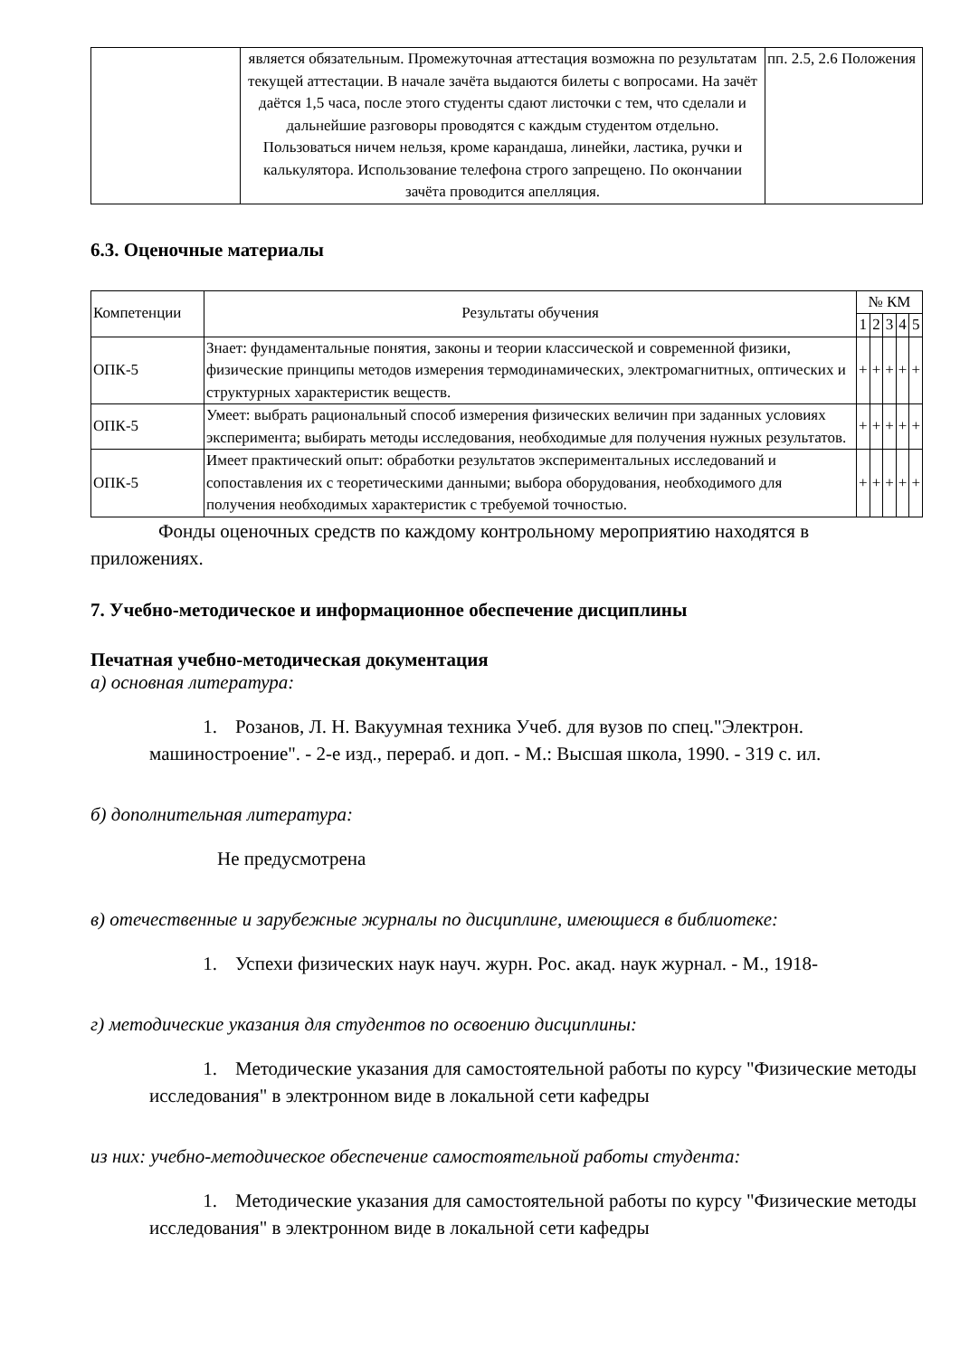| | является обязательным. Промежуточная аттестация возможна по результатам текущей аттестации. В начале зачёта выдаются билеты с вопросами. На зачёт даётся 1,5 часа, после этого студенты сдают листочки с тем, что сделали и дальнейшие разговоры проводятся с каждым студентом отдельно. Пользоваться ничем нельзя, кроме карандаша, линейки, ластика, ручки и калькулятора. Использование телефона строго запрещено. По окончании зачёта проводится апелляция. | пп. 2.5, 2.6 Положения |
6.3. Оценочные материалы
| Компетенции | Результаты обучения | № КМ | | | | |
| --- | --- | --- | --- | --- | --- | --- |
| | | 1 | 2 | 3 | 4 | 5 |
| ОПК-5 | Знает: фундаментальные понятия, законы и теории классической и современной физики, физические принципы методов измерения термодинамических, электромагнитных, оптических и структурных характеристик веществ. | + | + | + | + | + |
| ОПК-5 | Умеет: выбрать рациональный способ измерения физических величин при заданных условиях эксперимента; выбирать методы исследования, необходимые для получения нужных результатов. | + | + | + | + | + |
| ОПК-5 | Имеет практический опыт: обработки результатов экспериментальных исследований и сопоставления их с теоретическими данными; выбора оборудования, необходимого для получения необходимых характеристик с требуемой точностью. | + | + | + | + | + |
Фонды оценочных средств по каждому контрольному мероприятию находятся в приложениях.
7. Учебно-методическое и информационное обеспечение дисциплины
Печатная учебно-методическая документация
а) основная литература:
1. Розанов, Л. Н. Вакуумная техника Учеб. для вузов по спец."Электрон. машиностроение". - 2-е изд., перераб. и доп. - М.: Высшая школа, 1990. - 319 с. ил.
б) дополнительная литература:
Не предусмотрена
в) отечественные и зарубежные журналы по дисциплине, имеющиеся в библиотеке:
1. Успехи физических наук науч. журн. Рос. акад. наук журнал. - М., 1918-
г) методические указания для студентов по освоению дисциплины:
1. Методические указания для самостоятельной работы по курсу "Физические методы исследования" в электронном виде в локальной сети кафедры
из них: учебно-методическое обеспечение самостоятельной работы студента:
1. Методические указания для самостоятельной работы по курсу "Физические методы исследования" в электронном виде в локальной сети кафедры